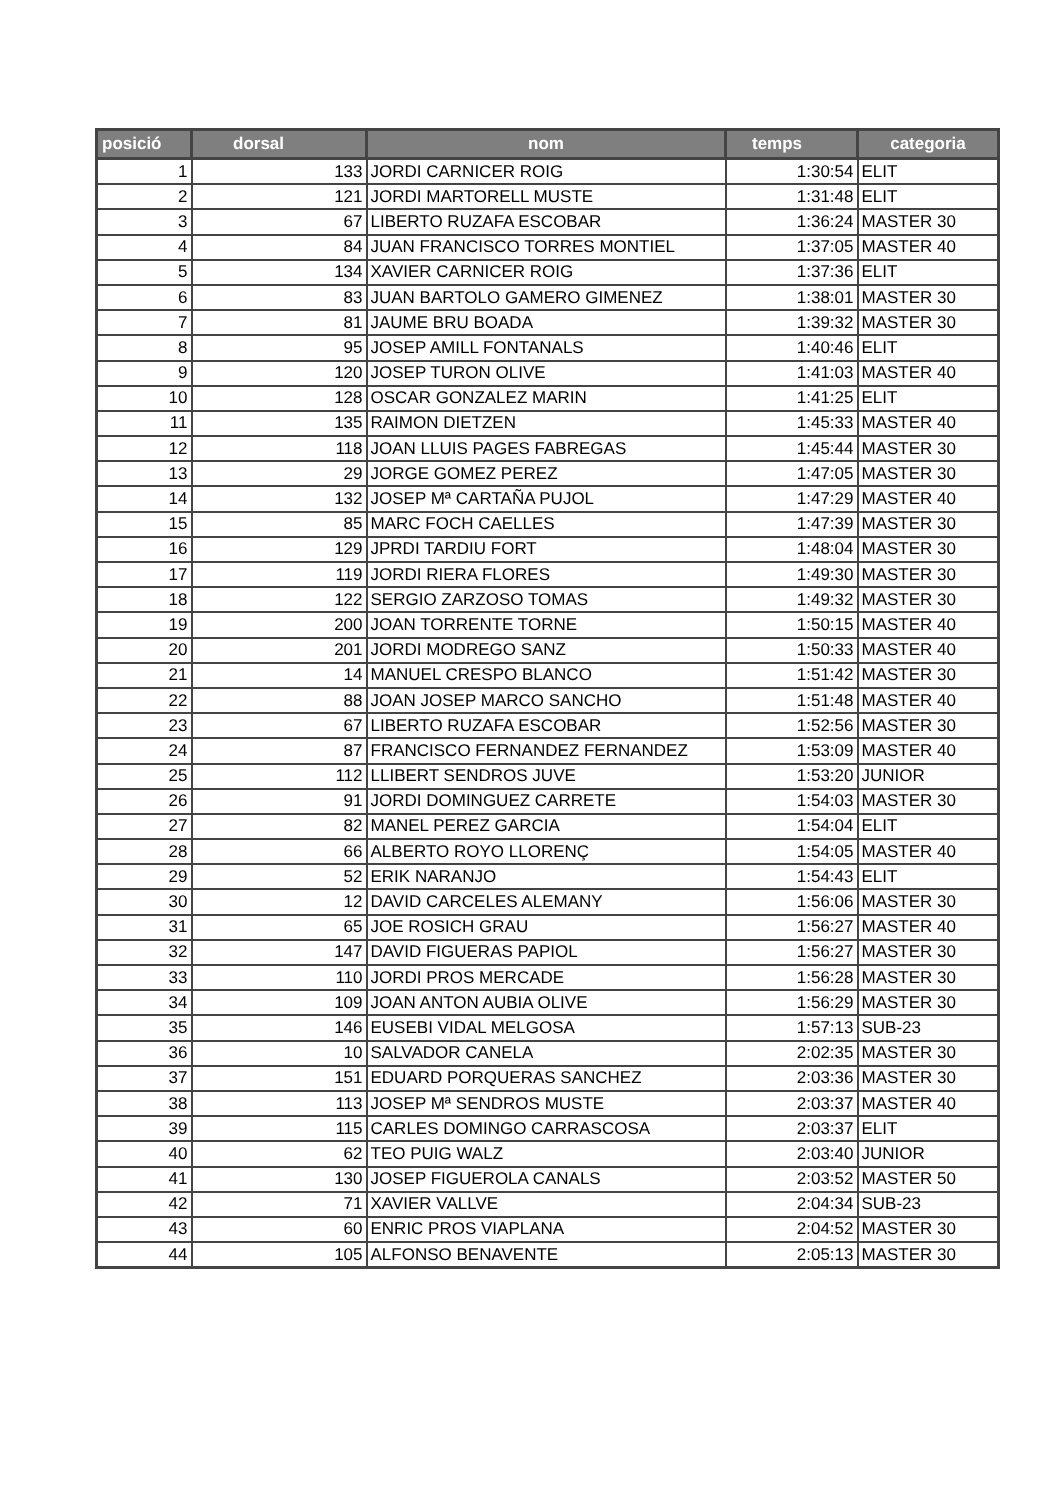| posició | dorsal | nom | temps | categoria |
| --- | --- | --- | --- | --- |
| 1 | 133 | JORDI CARNICER ROIG | 1:30:54 | ELIT |
| 2 | 121 | JORDI MARTORELL MUSTE | 1:31:48 | ELIT |
| 3 | 67 | LIBERTO RUZAFA ESCOBAR | 1:36:24 | MASTER 30 |
| 4 | 84 | JUAN FRANCISCO TORRES MONTIEL | 1:37:05 | MASTER 40 |
| 5 | 134 | XAVIER CARNICER ROIG | 1:37:36 | ELIT |
| 6 | 83 | JUAN BARTOLO GAMERO GIMENEZ | 1:38:01 | MASTER 30 |
| 7 | 81 | JAUME BRU BOADA | 1:39:32 | MASTER 30 |
| 8 | 95 | JOSEP AMILL FONTANALS | 1:40:46 | ELIT |
| 9 | 120 | JOSEP TURON OLIVE | 1:41:03 | MASTER 40 |
| 10 | 128 | OSCAR GONZALEZ MARIN | 1:41:25 | ELIT |
| 11 | 135 | RAIMON DIETZEN | 1:45:33 | MASTER 40 |
| 12 | 118 | JOAN LLUIS PAGES FABREGAS | 1:45:44 | MASTER 30 |
| 13 | 29 | JORGE GOMEZ PEREZ | 1:47:05 | MASTER 30 |
| 14 | 132 | JOSEP Mª CARTAÑA PUJOL | 1:47:29 | MASTER 40 |
| 15 | 85 | MARC FOCH CAELLES | 1:47:39 | MASTER 30 |
| 16 | 129 | JPRDI TARDIU FORT | 1:48:04 | MASTER 30 |
| 17 | 119 | JORDI RIERA FLORES | 1:49:30 | MASTER 30 |
| 18 | 122 | SERGIO ZARZOSO TOMAS | 1:49:32 | MASTER 30 |
| 19 | 200 | JOAN TORRENTE TORNE | 1:50:15 | MASTER 40 |
| 20 | 201 | JORDI MODREGO SANZ | 1:50:33 | MASTER 40 |
| 21 | 14 | MANUEL CRESPO BLANCO | 1:51:42 | MASTER 30 |
| 22 | 88 | JOAN JOSEP MARCO SANCHO | 1:51:48 | MASTER 40 |
| 23 | 67 | LIBERTO RUZAFA ESCOBAR | 1:52:56 | MASTER 30 |
| 24 | 87 | FRANCISCO FERNANDEZ FERNANDEZ | 1:53:09 | MASTER 40 |
| 25 | 112 | LLIBERT SENDROS JUVE | 1:53:20 | JUNIOR |
| 26 | 91 | JORDI DOMINGUEZ CARRETE | 1:54:03 | MASTER 30 |
| 27 | 82 | MANEL PEREZ GARCIA | 1:54:04 | ELIT |
| 28 | 66 | ALBERTO ROYO LLORENÇ | 1:54:05 | MASTER 40 |
| 29 | 52 | ERIK NARANJO | 1:54:43 | ELIT |
| 30 | 12 | DAVID CARCELES ALEMANY | 1:56:06 | MASTER 30 |
| 31 | 65 | JOE ROSICH GRAU | 1:56:27 | MASTER 40 |
| 32 | 147 | DAVID FIGUERAS PAPIOL | 1:56:27 | MASTER 30 |
| 33 | 110 | JORDI PROS MERCADE | 1:56:28 | MASTER 30 |
| 34 | 109 | JOAN ANTON AUBIA OLIVE | 1:56:29 | MASTER 30 |
| 35 | 146 | EUSEBI VIDAL MELGOSA | 1:57:13 | SUB-23 |
| 36 | 10 | SALVADOR CANELA | 2:02:35 | MASTER 30 |
| 37 | 151 | EDUARD PORQUERAS SANCHEZ | 2:03:36 | MASTER 30 |
| 38 | 113 | JOSEP Mª SENDROS MUSTE | 2:03:37 | MASTER 40 |
| 39 | 115 | CARLES DOMINGO CARRASCOSA | 2:03:37 | ELIT |
| 40 | 62 | TEO PUIG WALZ | 2:03:40 | JUNIOR |
| 41 | 130 | JOSEP FIGUEROLA CANALS | 2:03:52 | MASTER 50 |
| 42 | 71 | XAVIER VALLVE | 2:04:34 | SUB-23 |
| 43 | 60 | ENRIC PROS VIAPLANA | 2:04:52 | MASTER 30 |
| 44 | 105 | ALFONSO BENAVENTE | 2:05:13 | MASTER 30 |